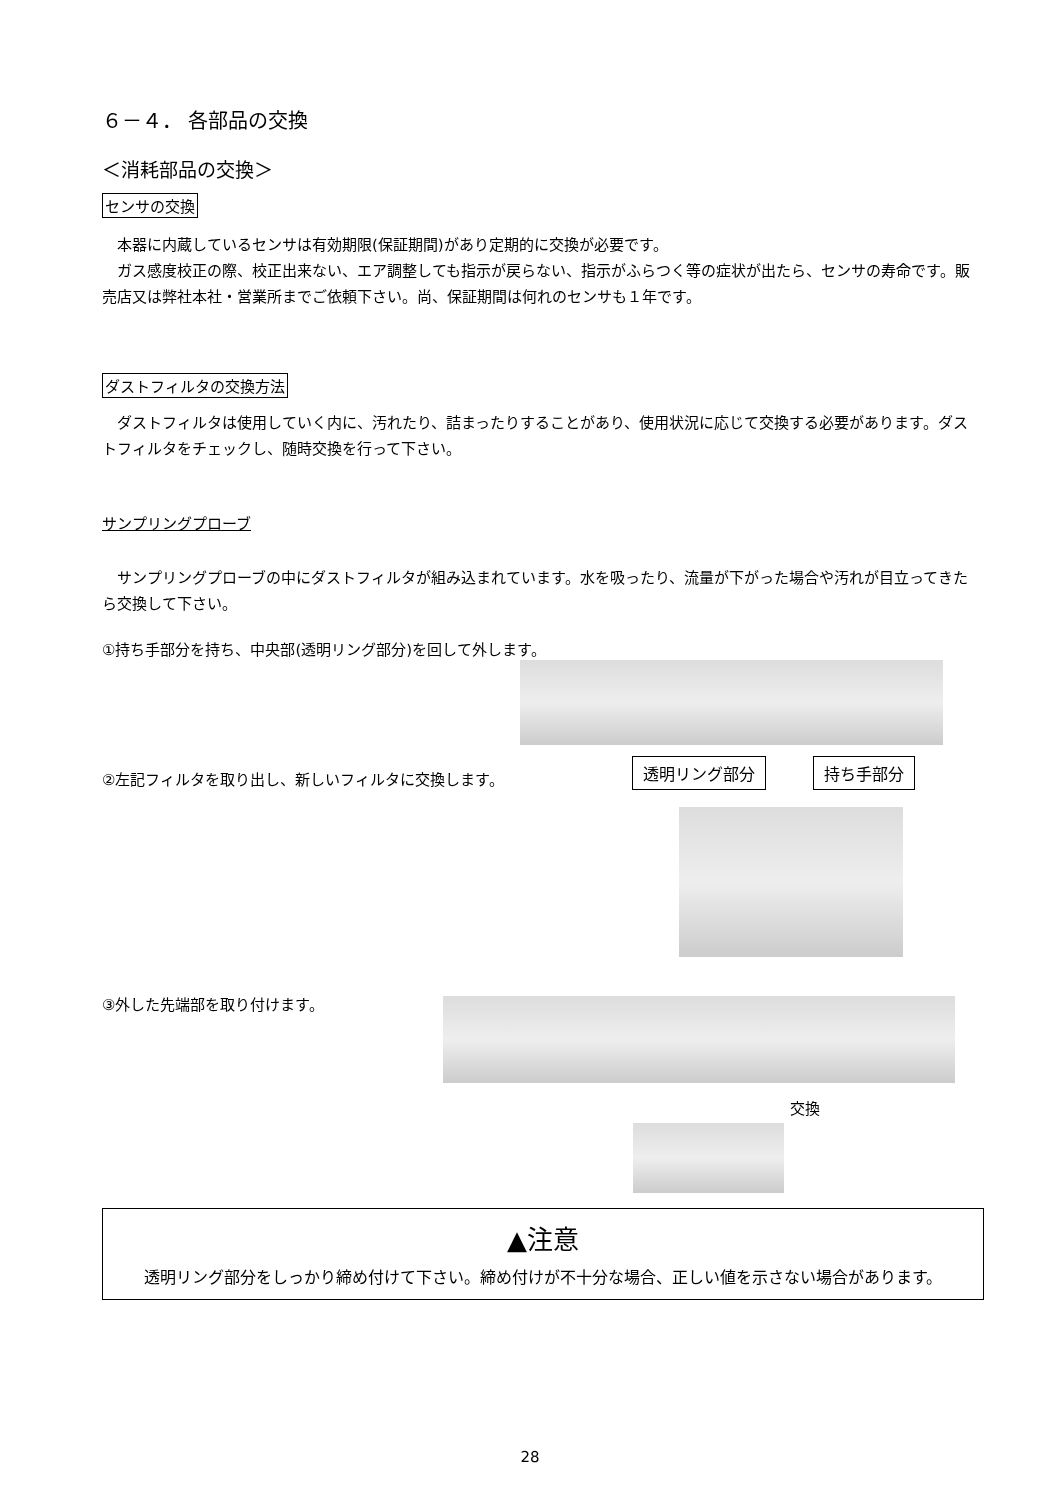６－４． 各部品の交換
＜消耗部品の交換＞
センサの交換
　本器に内蔵しているセンサは有効期限(保証期間)があり定期的に交換が必要です。
　ガス感度校正の際、校正出来ない、エア調整しても指示が戻らない、指示がふらつく等の症状が出たら、センサの寿命です。販売店又は弊社本社・営業所までご依頼下さい。尚、保証期間は何れのセンサも１年です。
ダストフィルタの交換方法
　ダストフィルタは使用していく内に、汚れたり、詰まったりすることがあり、使用状況に応じて交換する必要があります。ダストフィルタをチェックし、随時交換を行って下さい。
サンプリングプローブ
　サンプリングプローブの中にダストフィルタが組み込まれています。水を吸ったり、流量が下がった場合や汚れが目立ってきたら交換して下さい。
①持ち手部分を持ち、中央部(透明リング部分)を回して外します。
②左記フィルタを取り出し、新しいフィルタに交換します。
透明リング部分 持ち手部分
③外した先端部を取り付けます。
交換
▲注意
透明リング部分をしっかり締め付けて下さい。締め付けが不十分な場合、正しい値を示さない場合があります。
28